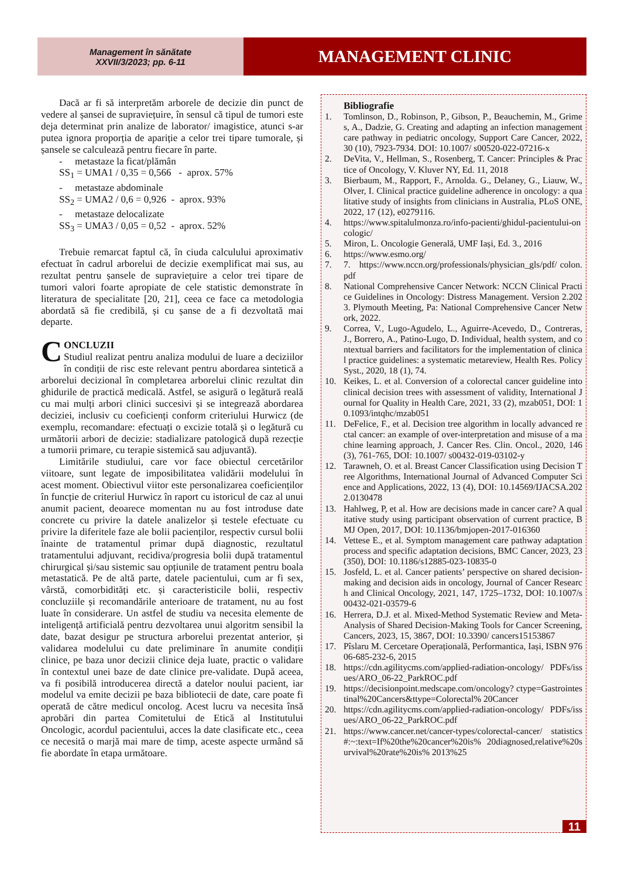Management în sănătate
XXVII/3/2023; pp. 6-11
MANAGEMENT CLINIC
Dacă ar fi să interpretăm arborele de decizie din punct de vedere al șansei de supraviețuire, în sensul că tipul de tumori este deja determinat prin analize de laborator/ imagistice, atunci s-ar putea ignora proporția de apariție a celor trei tipare tumorale, și șansele se calculează pentru fiecare în parte.
- metastaze la ficat/plămân
SS<sub>1</sub> = UMA1 / 0,35 = 0,566 - aprox. 57%
- metastaze abdominale
SS<sub>2</sub> = UMA2 / 0,6 = 0,926 - aprox. 93%
- metastaze delocalizate
SS<sub>3</sub> = UMA3 / 0,05 = 0,52 - aprox. 52%
Trebuie remarcat faptul că, în ciuda calculului aproximativ efectuat în cadrul arborelui de decizie exemplificat mai sus, au rezultat pentru șansele de supraviețuire a celor trei tipare de tumori valori foarte apropiate de cele statistic demonstrate în literatura de specialitate [20, 21], ceea ce face ca metodologia abordată să fie credibilă, și cu șanse de a fi dezvoltată mai departe.
CONCLUZII
Studiul realizat pentru analiza modului de luare a deciziilor în condiții de risc este relevant pentru abordarea sintetică a arborelui decizional în completarea arborelui clinic rezultat din ghidurile de practică medicală. Astfel, se asigură o legătură reală cu mai mulți arbori clinici succesivi și se integrează abordarea deciziei, inclusiv cu coeficienți conform criteriului Hurwicz (de exemplu, recomandare: efectuați o excizie totală și o legătură cu următorii arbori de decizie: stadializare patologică după rezecție a tumorii primare, cu terapie sistemică sau adjuvantă).
Limitările studiului, care vor face obiectul cercetărilor viitoare, sunt legate de imposibilitatea validării modelului în acest moment. Obiectivul viitor este personalizarea coeficienților în funcție de criteriul Hurwicz în raport cu istoricul de caz al unui anumit pacient, deoarece momentan nu au fost introduse date concrete cu privire la datele analizelor și testele efectuate cu privire la diferitele faze ale bolii pacienților, respectiv cursul bolii înainte de tratamentul primar după diagnostic, rezultatul tratamentului adjuvant, recidiva/progresia bolii după tratamentul chirurgical și/sau sistemic sau opțiunile de tratament pentru boala metastatică. Pe de altă parte, datele pacientului, cum ar fi sex, vârstă, comorbidități etc. și caracteristicile bolii, respectiv concluziile și recomandările anterioare de tratament, nu au fost luate în considerare. Un astfel de studiu va necesita elemente de inteligență artificială pentru dezvoltarea unui algoritm sensibil la date, bazat desigur pe structura arborelui prezentat anterior, și validarea modelului cu date preliminare în anumite condiții clinice, pe baza unor decizii clinice deja luate, practic o validare în contextul unei baze de date clinice pre-validate. După aceea, va fi posibilă introducerea directă a datelor noului pacient, iar modelul va emite decizii pe baza bibliotecii de date, care poate fi operată de către medicul oncolog. Acest lucru va necesita însă aprobări din partea Comitetului de Etică al Institutului Oncologic, acordul pacientului, acces la date clasificate etc., ceea ce necesită o marjă mai mare de timp, aceste aspecte urmând să fie abordate în etapa următoare.
Bibliografie
1. Tomlinson, D., Robinson, P., Gibson, P., Beauchemin, M., Grimes, A., Dadzie, G. Creating and adapting an infection management care pathway in pediatric oncology, Support Care Cancer, 2022, 30 (10), 7923-7934. DOI: 10.1007/ s00520-022-07216-x
2. DeVita, V., Hellman, S., Rosenberg, T. Cancer: Principles & Practice of Oncology, V. Kluver NY, Ed. 11, 2018
3. Bierbaum, M., Rapport, F., Arnolda. G., Delaney, G., Liauw, W., Olver, I. Clinical practice guideline adherence in oncology: a qualitative study of insights from clinicians in Australia, PLoS ONE, 2022, 17 (12), e0279116.
4. https://www.spitalulmonza.ro/info-pacienti/ghidul-pacientului-oncologic/
5. Miron, L. Oncologie Generală, UMF Iași, Ed. 3., 2016
6. https://www.esmo.org/
7. 7. https://www.nccn.org/professionals/physician_gls/pdf/ colon.pdf
8. National Comprehensive Cancer Network: NCCN Clinical Practice Guidelines in Oncology: Distress Management. Version 2.2023. Plymouth Meeting, Pa: National Comprehensive Cancer Network, 2022.
9. Correa, V., Lugo-Agudelo, L., Aguirre-Acevedo, D., Contreras, J., Borrero, A., Patino-Lugo, D. Individual, health system, and contextual barriers and facilitators for the implementation of clinical practice guidelines: a systematic metareview, Health Res. Policy Syst., 2020, 18 (1), 74.
10. Keikes, L. et al. Conversion of a colorectal cancer guideline into clinical decision trees with assessment of validity, International Journal for Quality in Health Care, 2021, 33 (2), mzab051, DOI: 10.1093/intqhc/mzab051
11. DeFelice, F., et al. Decision tree algorithm in locally advanced rectal cancer: an example of over-interpretation and misuse of a machine learning approach, J. Cancer Res. Clin. Oncol., 2020, 146 (3), 761-765, DOI: 10.1007/ s00432-019-03102-y
12. Tarawneh, O. et al. Breast Cancer Classification using Decision Tree Algorithms, International Journal of Advanced Computer Science and Applications, 2022, 13 (4), DOI: 10.14569/IJACSA.2022.0130478
13. Hahlweg, P, et al. How are decisions made in cancer care? A qualitative study using participant observation of current practice, BMJ Open, 2017, DOI: 10.1136/bmjopen-2017-016360
14. Vettese E., et al. Symptom management care pathway adaptation process and specific adaptation decisions, BMC Cancer, 2023, 23 (350), DOI: 10.1186/s12885-023-10835-0
15. Josfeld, L. et al. Cancer patients’ perspective on shared decision-making and decision aids in oncology, Journal of Cancer Research and Clinical Oncology, 2021, 147, 1725–1732, DOI: 10.1007/s00432-021-03579-6
16. Herrera, D.J. et al. Mixed-Method Systematic Review and Meta-Analysis of Shared Decision-Making Tools for Cancer Screening, Cancers, 2023, 15, 3867, DOI: 10.3390/ cancers15153867
17. Pîslaru M. Cercetare Operațională, Performantica, Iași, ISBN 97606-685-232-6, 2015
18. https://cdn.agilitycms.com/applied-radiation-oncology/ PDFs/issues/ARO_06-22_ParkROC.pdf
19. https://decisionpoint.medscape.com/oncology? ctype=Gastrointestinal%20Cancers&ttype=Colorectal% 20Cancer
20. https://cdn.agilitycms.com/applied-radiation-oncology/ PDFs/issues/ARO_06-22_ParkROC.pdf
21. https://www.cancer.net/cancer-types/colorectal-cancer/ statistics#:~:text=If%20the%20cancer%20is% 20diagnosed,relative%20survival%20rate%20is% 2013%25
11